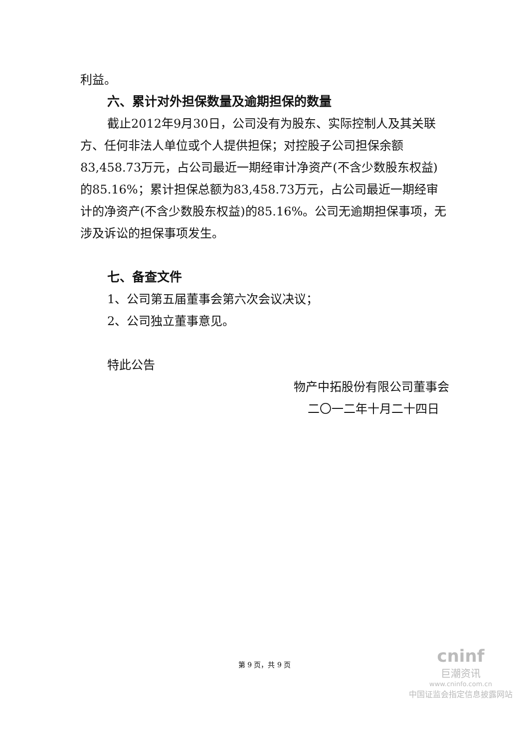利益。
六、累计对外担保数量及逾期担保的数量
截止2012年9月30日，公司没有为股东、实际控制人及其关联方、任何非法人单位或个人提供担保；对控股子公司担保余额83,458.73万元，占公司最近一期经审计净资产(不含少数股东权益)的85.16%；累计担保总额为83,458.73万元，占公司最近一期经审计的净资产(不含少数股东权益)的85.16%。公司无逾期担保事项，无涉及诉讼的担保事项发生。
七、备查文件
1、公司第五届董事会第六次会议决议；
2、公司独立董事意见。
特此公告
物产中拓股份有限公司董事会
二〇一二年十月二十四日
第 9 页，共 9 页
cninf
巨潮资讯
www.cninfo.com.cn
中国证监会指定信息披露网站